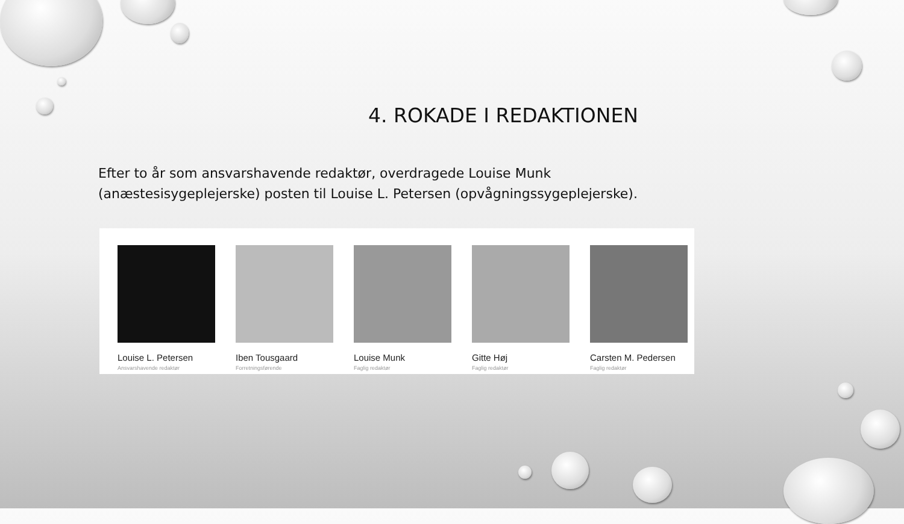4. ROKADE I REDAKTIONEN
Efter to år som ansvarshavende redaktør, overdragede Louise Munk (anæstesisygeplejerske) posten til Louise L. Petersen (opvågningssygeplejerske).
Louise L. Petersen
Ansvarshavende redaktør
Iben Tousgaard
Forretningsførende
Louise Munk
Faglig redaktør
Gitte Høj
Faglig redaktør
Carsten M. Pedersen
Faglig redaktør